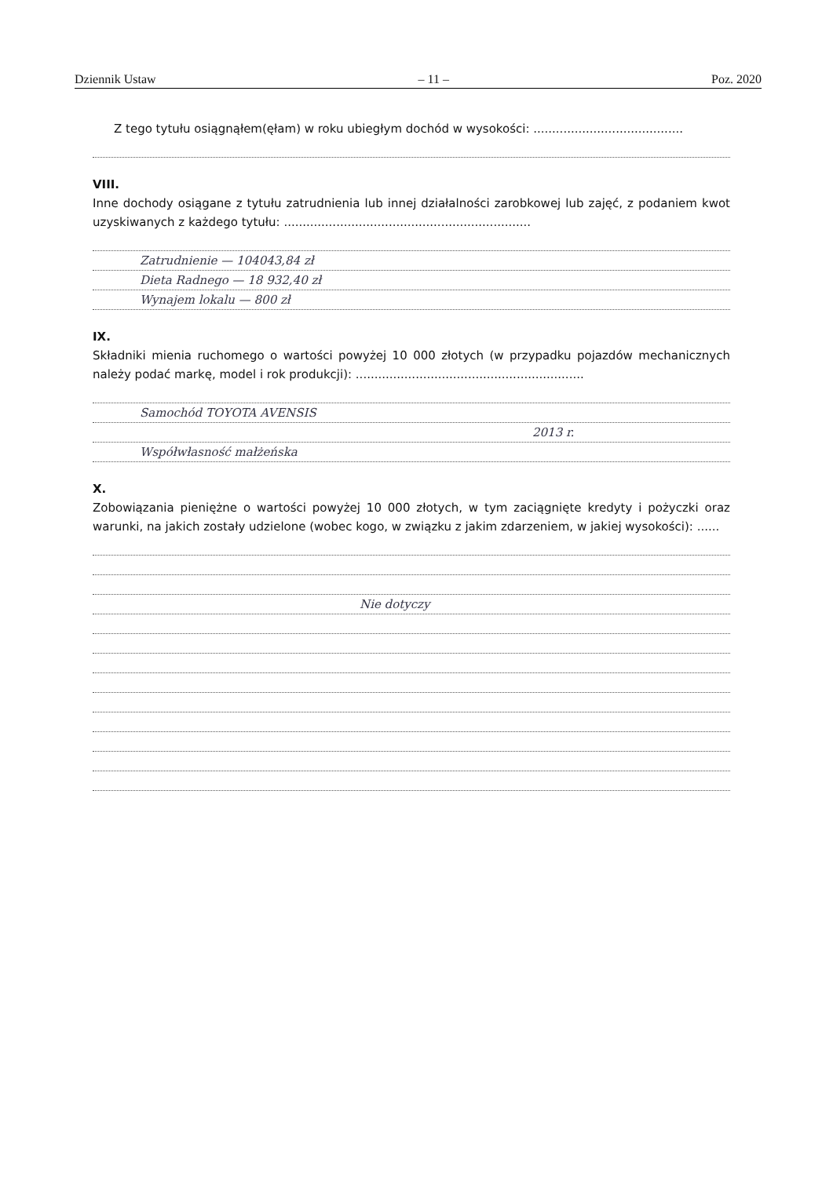Dziennik Ustaw – 11 – Poz. 2020
Z tego tytułu osiągnąłem(ęłam) w roku ubiegłym dochód w wysokości: ........................................
VIII.
Inne dochody osiągane z tytułu zatrudnienia lub innej działalności zarobkowej lub zajęć, z podaniem kwot uzyskiwanych z każdego tytułu: ..................................................................
Zatrudnienie — 104043,84 zł
Dieta Radnego — 18 932,40 zł
Wynajem lokalu — 800 zł
IX.
Składniki mienia ruchomego o wartości powyżej 10 000 złotych (w przypadku pojazdów mechanicznych należy podać markę, model i rok produkcji): .............................................................
Samochód TOYOTA AVENSIS
2013 r.
Współwłasność małżeńska
X.
Zobowiązania pieniężne o wartości powyżej 10 000 złotych, w tym zaciągnięte kredyty i pożyczki oraz warunki, na jakich zostały udzielone (wobec kogo, w związku z jakim zdarzeniem, w jakiej wysokości): ......
Nie dotyczy